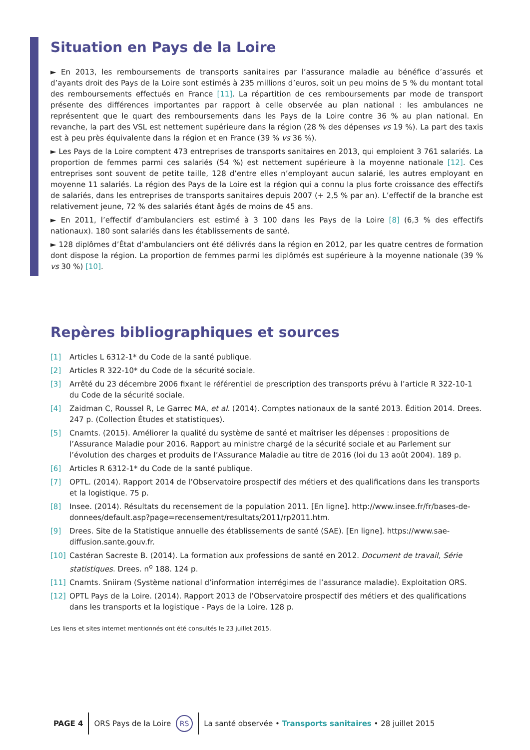Situation en Pays de la Loire
► En 2013, les remboursements de transports sanitaires par l’assurance maladie au bénéfice d’assurés et d’ayants droit des Pays de la Loire sont estimés à 235 millions d’euros, soit un peu moins de 5 % du montant total des remboursements effectués en France [11]. La répartition de ces remboursements par mode de transport présente des différences importantes par rapport à celle observée au plan national : les ambulances ne représentent que le quart des remboursements dans les Pays de la Loire contre 36 % au plan national. En revanche, la part des VSL est nettement supérieure dans la région (28 % des dépenses vs 19 %). La part des taxis est à peu près équivalente dans la région et en France (39 % vs 36 %).
► Les Pays de la Loire comptent 473 entreprises de transports sanitaires en 2013, qui emploient 3 761 salariés. La proportion de femmes parmi ces salariés (54 %) est nettement supérieure à la moyenne nationale [12]. Ces entreprises sont souvent de petite taille, 128 d’entre elles n’employant aucun salarié, les autres employant en moyenne 11 salariés. La région des Pays de la Loire est la région qui a connu la plus forte croissance des effectifs de salariés, dans les entreprises de transports sanitaires depuis 2007 (+ 2,5 % par an). L’effectif de la branche est relativement jeune, 72 % des salariés étant âgés de moins de 45 ans.
► En 2011, l’effectif d’ambulanciers est estimé à 3 100 dans les Pays de la Loire [8] (6,3 % des effectifs nationaux). 180 sont salariés dans les établissements de santé.
► 128 diplômes d’État d’ambulanciers ont été délivrés dans la région en 2012, par les quatre centres de formation dont dispose la région. La proportion de femmes parmi les diplômés est supérieure à la moyenne nationale (39 % vs 30 %) [10].
Repères bibliographiques et sources
[1] Articles L 6312-1* du Code de la santé publique.
[2] Articles R 322-10* du Code de la sécurité sociale.
[3] Arrêté du 23 décembre 2006 fixant le référentiel de prescription des transports prévu à l’article R 322-10-1 du Code de la sécurité sociale.
[4] Zaidman C, Roussel R, Le Garrec MA, et al. (2014). Comptes nationaux de la santé 2013. Édition 2014. Drees. 247 p. (Collection Études et statistiques).
[5] Cnamts. (2015). Améliorer la qualité du système de santé et maîtriser les dépenses : propositions de l’Assurance Maladie pour 2016. Rapport au ministre chargé de la sécurité sociale et au Parlement sur l’évolution des charges et produits de l’Assurance Maladie au titre de 2016 (loi du 13 août 2004). 189 p.
[6] Articles R 6312-1* du Code de la santé publique.
[7] OPTL. (2014). Rapport 2014 de l’Observatoire prospectif des métiers et des qualifications dans les transports et la logistique. 75 p.
[8] Insee. (2014). Résultats du recensement de la population 2011. [En ligne]. http://www.insee.fr/fr/bases-de-donnees/default.asp?page=recensement/resultats/2011/rp2011.htm.
[9] Drees. Site de la Statistique annuelle des établissements de santé (SAE). [En ligne]. https://www.sae-diffusion.sante.gouv.fr.
[10] Castéran Sacreste B. (2014). La formation aux professions de santé en 2012. Document de travail, Série statistiques. Drees. n<sup>o</sup> 188. 124 p.
[11] Cnamts. Sniiram (Système national d’information interrégimes de l’assurance maladie). Exploitation ORS.
[12] OPTL Pays de la Loire. (2014). Rapport 2013 de l’Observatoire prospectif des métiers et des qualifications dans les transports et la logistique - Pays de la Loire. 128 p.
Les liens et sites internet mentionnés ont été consultés le 23 juillet 2015.
PAGE 4 ORS Pays de la Loire RS La santé observée • Transports sanitaires • 28 juillet 2015